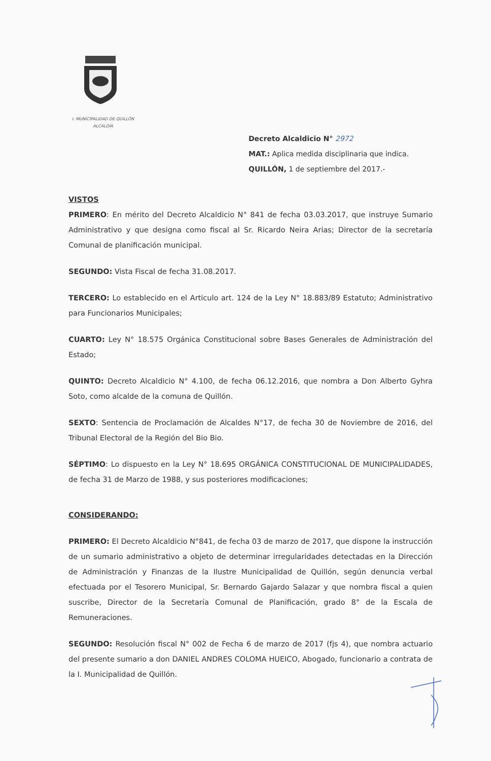I. MUNICIPALIDAD DE QUILLÓN
ALCALDÍA
Decreto Alcaldicio N° 2972
MAT.: Aplica medida disciplinaria que indica.
QUILLÓN, 1 de septiembre del 2017.-
VISTOS
PRIMERO: En mérito del Decreto Alcaldicio N° 841 de fecha 03.03.2017, que instruye Sumario Administrativo y que designa como fiscal al Sr. Ricardo Neira Arias; Director de la secretaría Comunal de planificación municipal.
SEGUNDO: Vista Fiscal de fecha 31.08.2017.
TERCERO: Lo establecido en el Articulo art. 124 de la Ley N° 18.883/89 Estatuto; Administrativo para Funcionarios Municipales;
CUARTO: Ley N° 18.575 Orgánica Constitucional sobre Bases Generales de Administración del Estado;
QUINTO: Decreto Alcaldicio N° 4.100, de fecha 06.12.2016, que nombra a Don Alberto Gyhra Soto, como alcalde de la comuna de Quillón.
SEXTO: Sentencia de Proclamación de Alcaldes N°17, de fecha 30 de Noviembre de 2016, del Tribunal Electoral de la Región del Bio Bio.
SÉPTIMO: Lo dispuesto en la Ley N° 18.695 ORGÁNICA CONSTITUCIONAL DE MUNICIPALIDADES, de fecha 31 de Marzo de 1988, y sus posteriores modificaciones;
CONSIDERANDO:
PRIMERO: El Decreto Alcaldicio N°841, de fecha 03 de marzo de 2017, que dispone la instrucción de un sumario administrativo a objeto de determinar irregularidades detectadas en la Dirección de Administración y Finanzas de la Ilustre Municipalidad de Quillón, según denuncia verbal efectuada por el Tesorero Municipal, Sr. Bernardo Gajardo Salazar y que nombra fiscal a quien suscribe, Director de la Secretaría Comunal de Planificación, grado 8° de la Escala de Remuneraciones.
SEGUNDO: Resolución fiscal N° 002 de Fecha 6 de marzo de 2017 (fjs 4), que nombra actuario del presente sumario a don DANIEL ANDRES COLOMA HUEICO, Abogado, funcionario a contrata de la I. Municipalidad de Quillón.